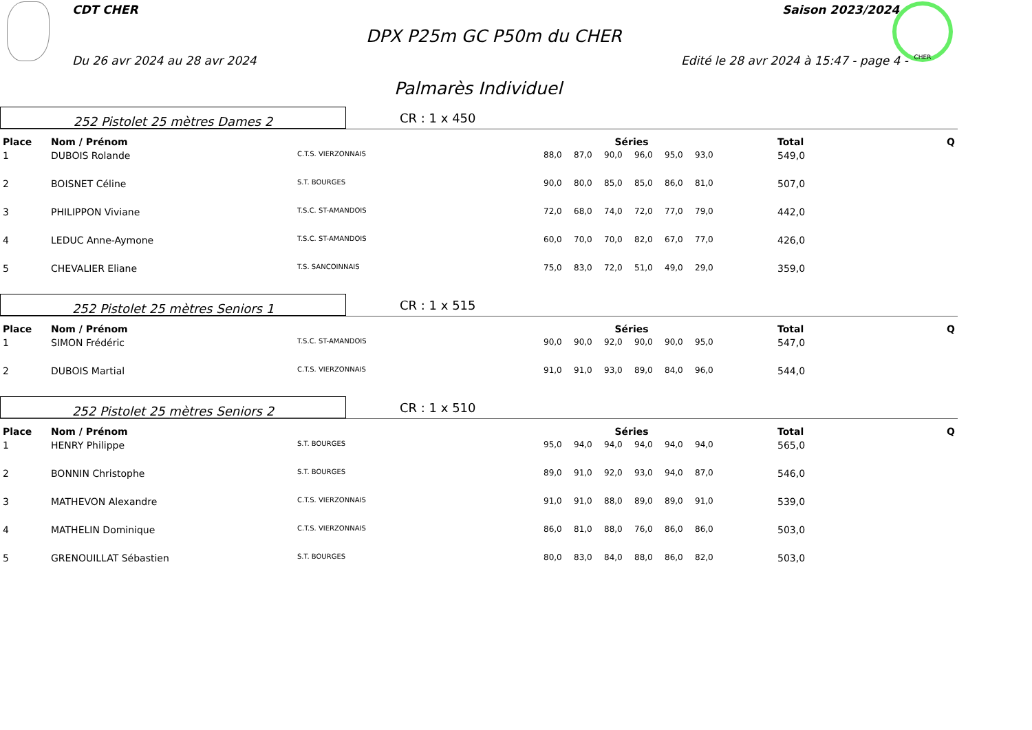CDT CHER Saison 2023/2024
DPX P25m GC P50m du CHER
Du 26 avr 2024 au 28 avr 2024
Edité le 28 avr 2024 à 15:47 - page 4 -
CHER
Palmarès Individuel
252 Pistolet 25 mètres Dames 2
CR : 1 x 450
| Place | Nom / Prénom | | Séries | | | | | | Total | Q |
| --- | --- | --- | --- | --- | --- | --- | --- | --- | --- | --- |
| 1 | DUBOIS Rolande | C.T.S. VIERZONNAIS | 88,0 | 87,0 | 90,0 | 96,0 | 95,0 | 93,0 | 549,0 | |
| 2 | BOISNET Céline | S.T. BOURGES | 90,0 | 80,0 | 85,0 | 85,0 | 86,0 | 81,0 | 507,0 | |
| 3 | PHILIPPON Viviane | T.S.C. ST-AMANDOIS | 72,0 | 68,0 | 74,0 | 72,0 | 77,0 | 79,0 | 442,0 | |
| 4 | LEDUC Anne-Aymone | T.S.C. ST-AMANDOIS | 60,0 | 70,0 | 70,0 | 82,0 | 67,0 | 77,0 | 426,0 | |
| 5 | CHEVALIER Eliane | T.S. SANCOINNAIS | 75,0 | 83,0 | 72,0 | 51,0 | 49,0 | 29,0 | 359,0 | |
252 Pistolet 25 mètres Seniors 1
CR : 1 x 515
| Place | Nom / Prénom | | Séries | | | | | | Total | Q |
| --- | --- | --- | --- | --- | --- | --- | --- | --- | --- | --- |
| 1 | SIMON Frédéric | T.S.C. ST-AMANDOIS | 90,0 | 90,0 | 92,0 | 90,0 | 90,0 | 95,0 | 547,0 | |
| 2 | DUBOIS Martial | C.T.S. VIERZONNAIS | 91,0 | 91,0 | 93,0 | 89,0 | 84,0 | 96,0 | 544,0 | |
252 Pistolet 25 mètres Seniors 2
CR : 1 x 510
| Place | Nom / Prénom | | Séries | | | | | | Total | Q |
| --- | --- | --- | --- | --- | --- | --- | --- | --- | --- | --- |
| 1 | HENRY Philippe | S.T. BOURGES | 95,0 | 94,0 | 94,0 | 94,0 | 94,0 | 94,0 | 565,0 | |
| 2 | BONNIN Christophe | S.T. BOURGES | 89,0 | 91,0 | 92,0 | 93,0 | 94,0 | 87,0 | 546,0 | |
| 3 | MATHEVON Alexandre | C.T.S. VIERZONNAIS | 91,0 | 91,0 | 88,0 | 89,0 | 89,0 | 91,0 | 539,0 | |
| 4 | MATHELIN Dominique | C.T.S. VIERZONNAIS | 86,0 | 81,0 | 88,0 | 76,0 | 86,0 | 86,0 | 503,0 | |
| 5 | GRENOUILLAT Sébastien | S.T. BOURGES | 80,0 | 83,0 | 84,0 | 88,0 | 86,0 | 82,0 | 503,0 | |